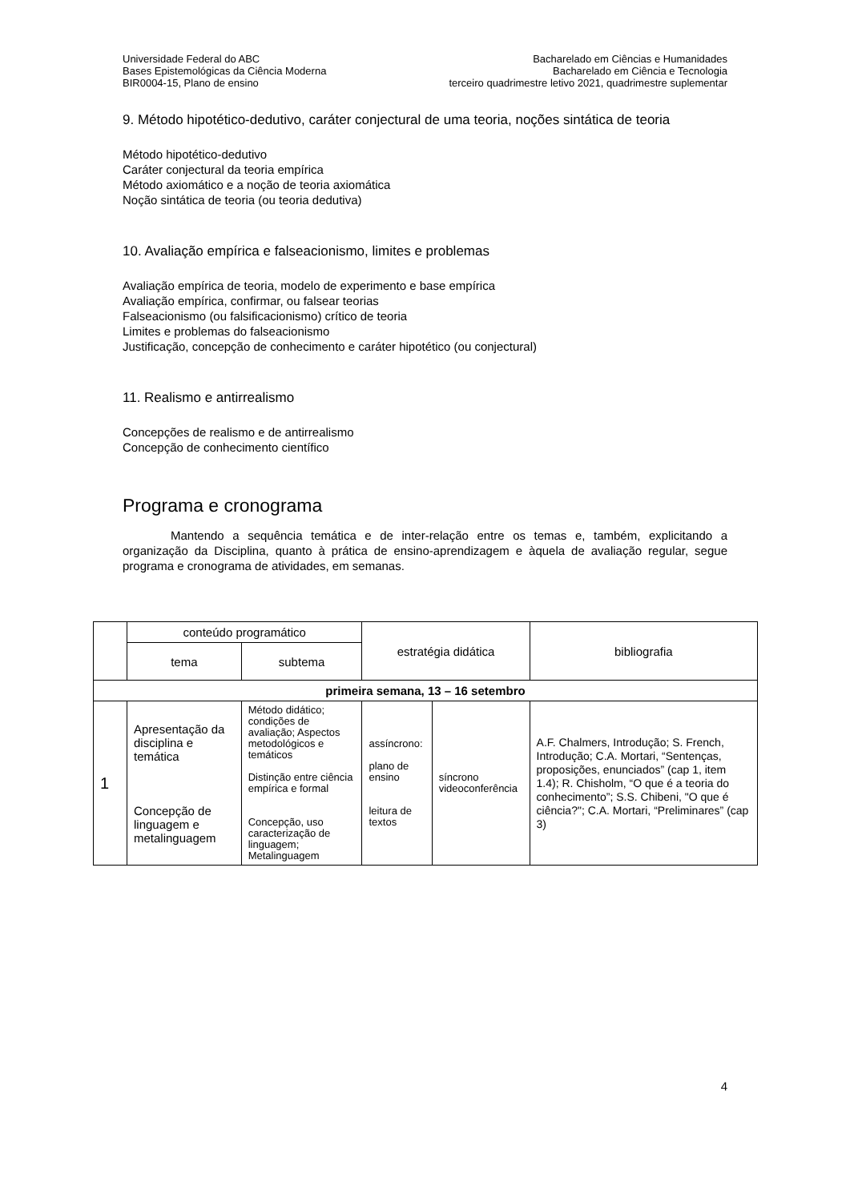Universidade Federal do ABC
Bases Epistemológicas da Ciência Moderna
BIR0004-15, Plano de ensino
Bacharelado em Ciências e Humanidades
Bacharelado em Ciência e Tecnologia
terceiro quadrimestre letivo 2021, quadrimestre suplementar
9. Método hipotético-dedutivo, caráter conjectural de uma teoria, noções sintática de teoria
Método hipotético-dedutivo
Caráter conjectural da teoria empírica
Método axiomático e a noção de teoria axiomática
Noção sintática de teoria (ou teoria dedutiva)
10. Avaliação empírica e falseacionismo, limites e problemas
Avaliação empírica de teoria, modelo de experimento e base empírica
Avaliação empírica, confirmar, ou falsear teorias
Falseacionismo (ou falsificacionismo) crítico de teoria
Limites e problemas do falseacionismo
Justificação, concepção de conhecimento e caráter hipotético (ou conjectural)
11. Realismo e antirrealismo
Concepções de realismo e de antirrealismo
Concepção de conhecimento científico
Programa e cronograma
Mantendo a sequência temática e de inter-relação entre os temas e, também, explicitando a organização da Disciplina, quanto à prática de ensino-aprendizagem e àquela de avaliação regular, segue programa e cronograma de atividades, em semanas.
| | conteúdo programático | | estratégia didática | | bibliografia |
| --- | --- | --- | --- | --- | --- |
| | tema | subtema | | | |
| primeira semana, 13 – 16 setembro | | | | | |
| 1 | Apresentação da disciplina e temática Concepção de linguagem e metalinguagem | Método didático; condições de avaliação; Aspectos metodológicos e temáticos Distinção entre ciência empírica e formal Concepção, uso caracterização de linguagem; Metalinguagem | assíncrono: plano de ensino leitura de textos | síncrono videoconferência | A.F. Chalmers, Introdução; S. French, Introdução; C.A. Mortari, “Sentenças, proposições, enunciados” (cap 1, item 1.4); R. Chisholm, “O que é a teoria do conhecimento”; S.S. Chibeni, "O que é ciência?"; C.A. Mortari, “Preliminares” (cap 3) |
4